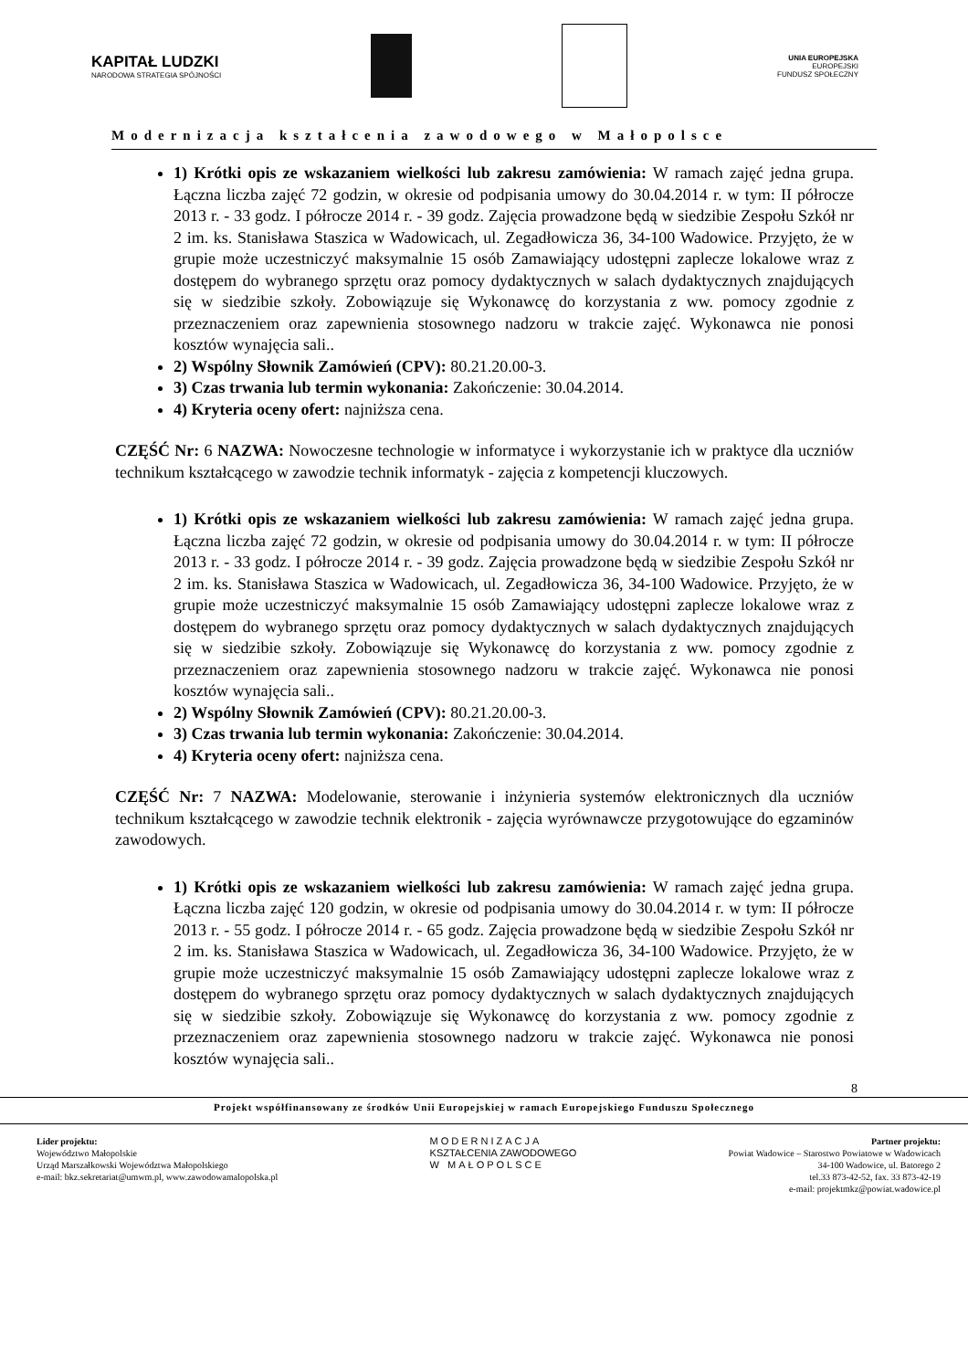KAPITAŁ LUDZKI
NARODOWA STRATEGIA SPÓJNOŚCI
UNIA EUROPEJSKA
EUROPEJSKI
FUNDUSZ SPOŁECZNY
Modernizacja kształcenia zawodowego w Małopolsce
1) Krótki opis ze wskazaniem wielkości lub zakresu zamówienia: W ramach zajęć jedna grupa. Łączna liczba zajęć 72 godzin, w okresie od podpisania umowy do 30.04.2014 r. w tym: II półrocze 2013 r. - 33 godz. I półrocze 2014 r. - 39 godz. Zajęcia prowadzone będą w siedzibie Zespołu Szkół nr 2 im. ks. Stanisława Staszica w Wadowicach, ul. Zegadłowicza 36, 34-100 Wadowice. Przyjęto, że w grupie może uczestniczyć maksymalnie 15 osób Zamawiający udostępni zaplecze lokalowe wraz z dostępem do wybranego sprzętu oraz pomocy dydaktycznych w salach dydaktycznych znajdujących się w siedzibie szkoły. Zobowiązuje się Wykonawcę do korzystania z ww. pomocy zgodnie z przeznaczeniem oraz zapewnienia stosownego nadzoru w trakcie zajęć. Wykonawca nie ponosi kosztów wynajęcia sali..
2) Wspólny Słownik Zamówień (CPV): 80.21.20.00-3.
3) Czas trwania lub termin wykonania: Zakończenie: 30.04.2014.
4) Kryteria oceny ofert: najniższa cena.
CZĘŚĆ Nr: 6 NAZWA: Nowoczesne technologie w informatyce i wykorzystanie ich w praktyce dla uczniów technikum kształcącego w zawodzie technik informatyk - zajęcia z kompetencji kluczowych.
1) Krótki opis ze wskazaniem wielkości lub zakresu zamówienia: W ramach zajęć jedna grupa. Łączna liczba zajęć 72 godzin, w okresie od podpisania umowy do 30.04.2014 r. w tym: II półrocze 2013 r. - 33 godz. I półrocze 2014 r. - 39 godz. Zajęcia prowadzone będą w siedzibie Zespołu Szkół nr 2 im. ks. Stanisława Staszica w Wadowicach, ul. Zegadłowicza 36, 34-100 Wadowice. Przyjęto, że w grupie może uczestniczyć maksymalnie 15 osób Zamawiający udostępni zaplecze lokalowe wraz z dostępem do wybranego sprzętu oraz pomocy dydaktycznych w salach dydaktycznych znajdujących się w siedzibie szkoły. Zobowiązuje się Wykonawcę do korzystania z ww. pomocy zgodnie z przeznaczeniem oraz zapewnienia stosownego nadzoru w trakcie zajęć. Wykonawca nie ponosi kosztów wynajęcia sali..
2) Wspólny Słownik Zamówień (CPV): 80.21.20.00-3.
3) Czas trwania lub termin wykonania: Zakończenie: 30.04.2014.
4) Kryteria oceny ofert: najniższa cena.
CZĘŚĆ Nr: 7 NAZWA: Modelowanie, sterowanie i inżynieria systemów elektronicznych dla uczniów technikum kształcącego w zawodzie technik elektronik - zajęcia wyrównawcze przygotowujące do egzaminów zawodowych.
1) Krótki opis ze wskazaniem wielkości lub zakresu zamówienia: W ramach zajęć jedna grupa. Łączna liczba zajęć 120 godzin, w okresie od podpisania umowy do 30.04.2014 r. w tym: II półrocze 2013 r. - 55 godz. I półrocze 2014 r. - 65 godz. Zajęcia prowadzone będą w siedzibie Zespołu Szkół nr 2 im. ks. Stanisława Staszica w Wadowicach, ul. Zegadłowicza 36, 34-100 Wadowice. Przyjęto, że w grupie może uczestniczyć maksymalnie 15 osób Zamawiający udostępni zaplecze lokalowe wraz z dostępem do wybranego sprzętu oraz pomocy dydaktycznych w salach dydaktycznych znajdujących się w siedzibie szkoły. Zobowiązuje się Wykonawcę do korzystania z ww. pomocy zgodnie z przeznaczeniem oraz zapewnienia stosownego nadzoru w trakcie zajęć. Wykonawca nie ponosi kosztów wynajęcia sali..
8
Projekt współfinansowany ze środków Unii Europejskiej w ramach Europejskiego Funduszu Społecznego
Lider projektu:
Województwo Małopolskie
Urząd Marszałkowski Województwa Małopolskiego
e-mail: bkz.sekretariat@umwm.pl, www.zawodowamalopolska.pl
MODERNIZACJA
KSZTAŁCENIA ZAWODOWEGO
W MAŁOPOLSCE
Partner projektu:
Powiat Wadowice – Starostwo Powiatowe w Wadowicach
34-100 Wadowice, ul. Batorego 2
tel.33 873-42-52, fax. 33 873-42-19
e-mail: projektmkz@powiat.wadowice.pl